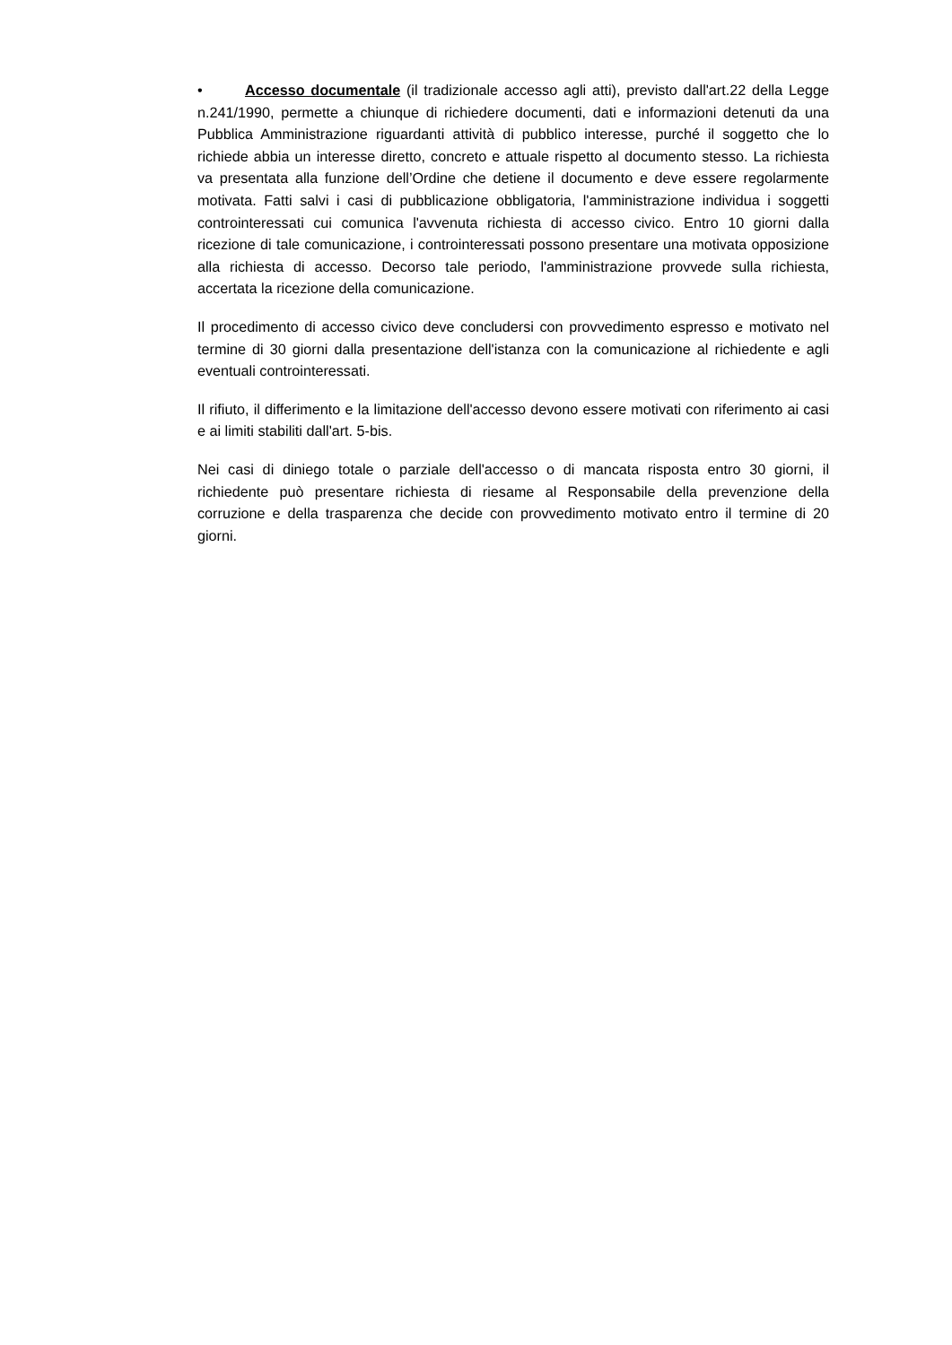• Accesso documentale (il tradizionale accesso agli atti), previsto dall'art.22 della Legge n.241/1990, permette a chiunque di richiedere documenti, dati e informazioni detenuti da una Pubblica Amministrazione riguardanti attività di pubblico interesse, purché il soggetto che lo richiede abbia un interesse diretto, concreto e attuale rispetto al documento stesso. La richiesta va presentata alla funzione dell’Ordine che detiene il documento e deve essere regolarmente motivata. Fatti salvi i casi di pubblicazione obbligatoria, l'amministrazione individua i soggetti controinteressati cui comunica l'avvenuta richiesta di accesso civico. Entro 10 giorni dalla ricezione di tale comunicazione, i controinteressati possono presentare una motivata opposizione alla richiesta di accesso. Decorso tale periodo, l'amministrazione provvede sulla richiesta, accertata la ricezione della comunicazione.
Il procedimento di accesso civico deve concludersi con provvedimento espresso e motivato nel termine di 30 giorni dalla presentazione dell'istanza con la comunicazione al richiedente e agli eventuali controinteressati.
Il rifiuto, il differimento e la limitazione dell'accesso devono essere motivati con riferimento ai casi e ai limiti stabiliti dall'art. 5-bis.
Nei casi di diniego totale o parziale dell'accesso o di mancata risposta entro 30 giorni, il richiedente può presentare richiesta di riesame al Responsabile della prevenzione della corruzione e della trasparenza che decide con provvedimento motivato entro il termine di 20 giorni.